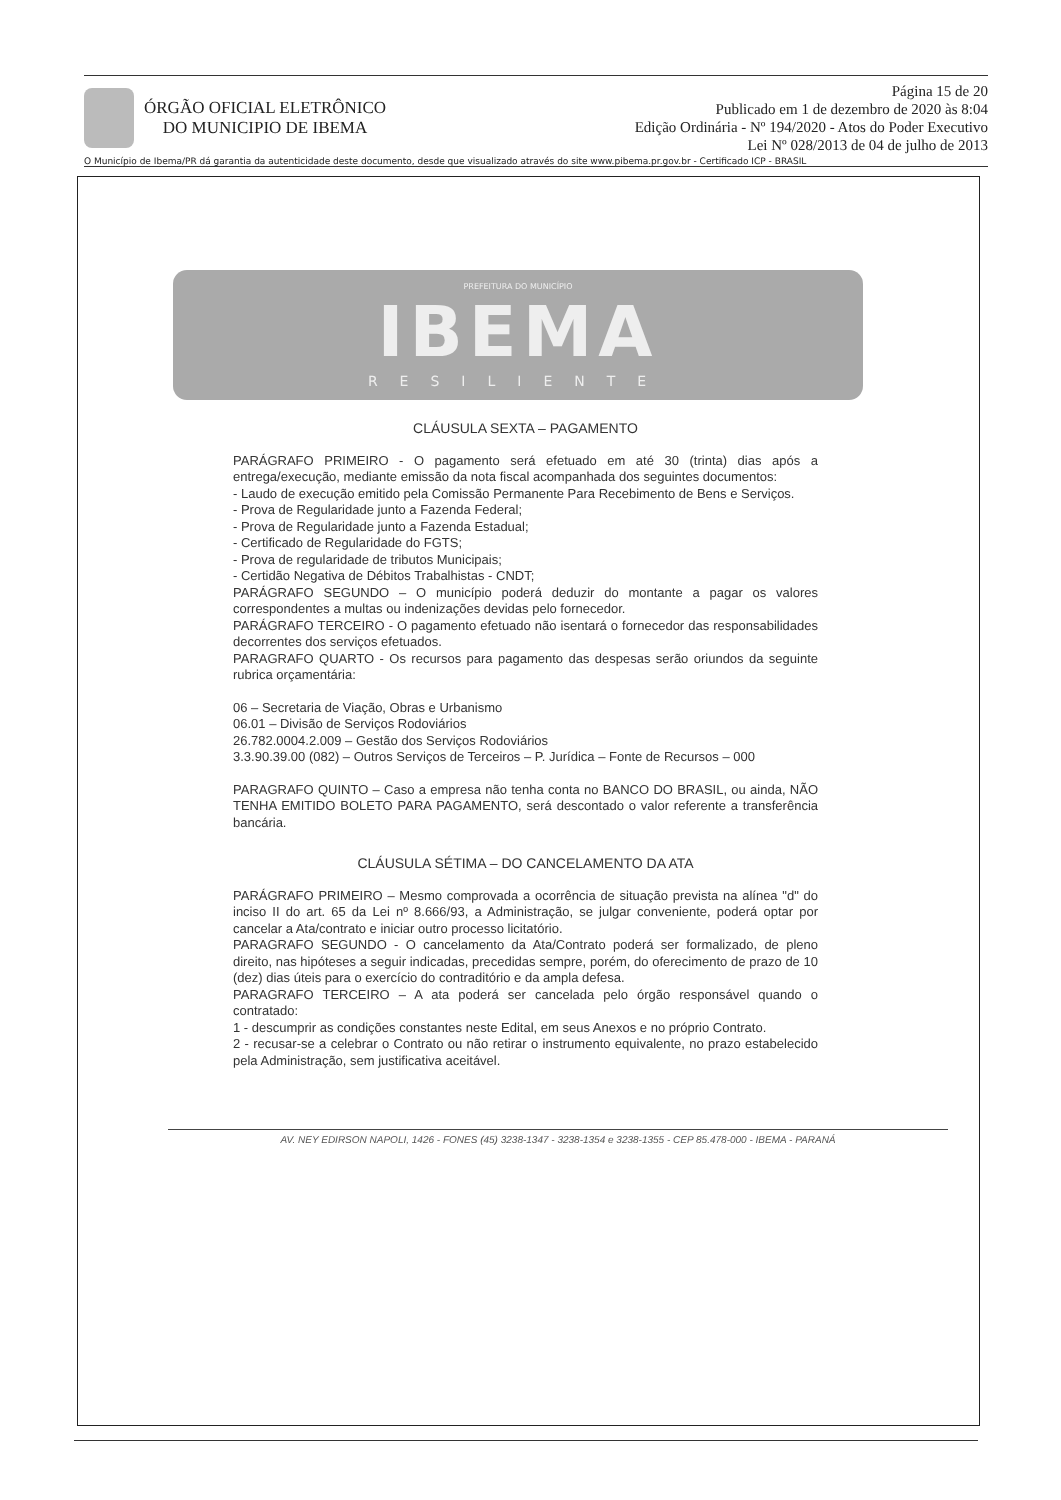ÓRGÃO OFICIAL ELETRÔNICO
DO MUNICIPIO DE IBEMA
Página 15 de 20
Publicado em 1 de dezembro de 2020 às 8:04
Edição Ordinária - Nº 194/2020 - Atos do Poder Executivo
Lei Nº 028/2013 de 04 de julho de 2013
O Município de Ibema/PR dá garantia da autenticidade deste documento, desde que visualizado através do site www.pibema.pr.gov.br - Certificado ICP - BRASIL
PREFEITURA DO MUNICÍPIO
IBEMA
RESILIENTE
CLÁUSULA SEXTA – PAGAMENTO
PARÁGRAFO PRIMEIRO - O pagamento será efetuado em até 30 (trinta) dias após a entrega/execução, mediante emissão da nota fiscal acompanhada dos seguintes documentos:
- Laudo de execução emitido pela Comissão Permanente Para Recebimento de Bens e Serviços.
- Prova de Regularidade junto a Fazenda Federal;
- Prova de Regularidade junto a Fazenda Estadual;
- Certificado de Regularidade do FGTS;
- Prova de regularidade de tributos Municipais;
- Certidão Negativa de Débitos Trabalhistas - CNDT;
PARÁGRAFO SEGUNDO – O município poderá deduzir do montante a pagar os valores correspondentes a multas ou indenizações devidas pelo fornecedor.
PARÁGRAFO TERCEIRO - O pagamento efetuado não isentará o fornecedor das responsabilidades decorrentes dos serviços efetuados.
PARAGRAFO QUARTO - Os recursos para pagamento das despesas serão oriundos da seguinte rubrica orçamentária:
06 – Secretaria de Viação, Obras e Urbanismo
06.01 – Divisão de Serviços Rodoviários
26.782.0004.2.009 – Gestão dos Serviços Rodoviários
3.3.90.39.00 (082) – Outros Serviços de Terceiros – P. Jurídica – Fonte de Recursos – 000
PARAGRAFO QUINTO – Caso a empresa não tenha conta no BANCO DO BRASIL, ou ainda, NÃO TENHA EMITIDO BOLETO PARA PAGAMENTO, será descontado o valor referente a transferência bancária.
CLÁUSULA SÉTIMA – DO CANCELAMENTO DA ATA
PARÁGRAFO PRIMEIRO – Mesmo comprovada a ocorrência de situação prevista na alínea "d" do inciso II do art. 65 da Lei nº 8.666/93, a Administração, se julgar conveniente, poderá optar por cancelar a Ata/contrato e iniciar outro processo licitatório.
PARAGRAFO SEGUNDO - O cancelamento da Ata/Contrato poderá ser formalizado, de pleno direito, nas hipóteses a seguir indicadas, precedidas sempre, porém, do oferecimento de prazo de 10 (dez) dias úteis para o exercício do contraditório e da ampla defesa.
PARAGRAFO TERCEIRO – A ata poderá ser cancelada pelo órgão responsável quando o contratado:
1 - descumprir as condições constantes neste Edital, em seus Anexos e no próprio Contrato.
2 - recusar-se a celebrar o Contrato ou não retirar o instrumento equivalente, no prazo estabelecido pela Administração, sem justificativa aceitável.
AV. NEY EDIRSON NAPOLI, 1426 - FONES (45) 3238-1347 - 3238-1354 e 3238-1355 - CEP 85.478-000 - IBEMA - PARANÁ